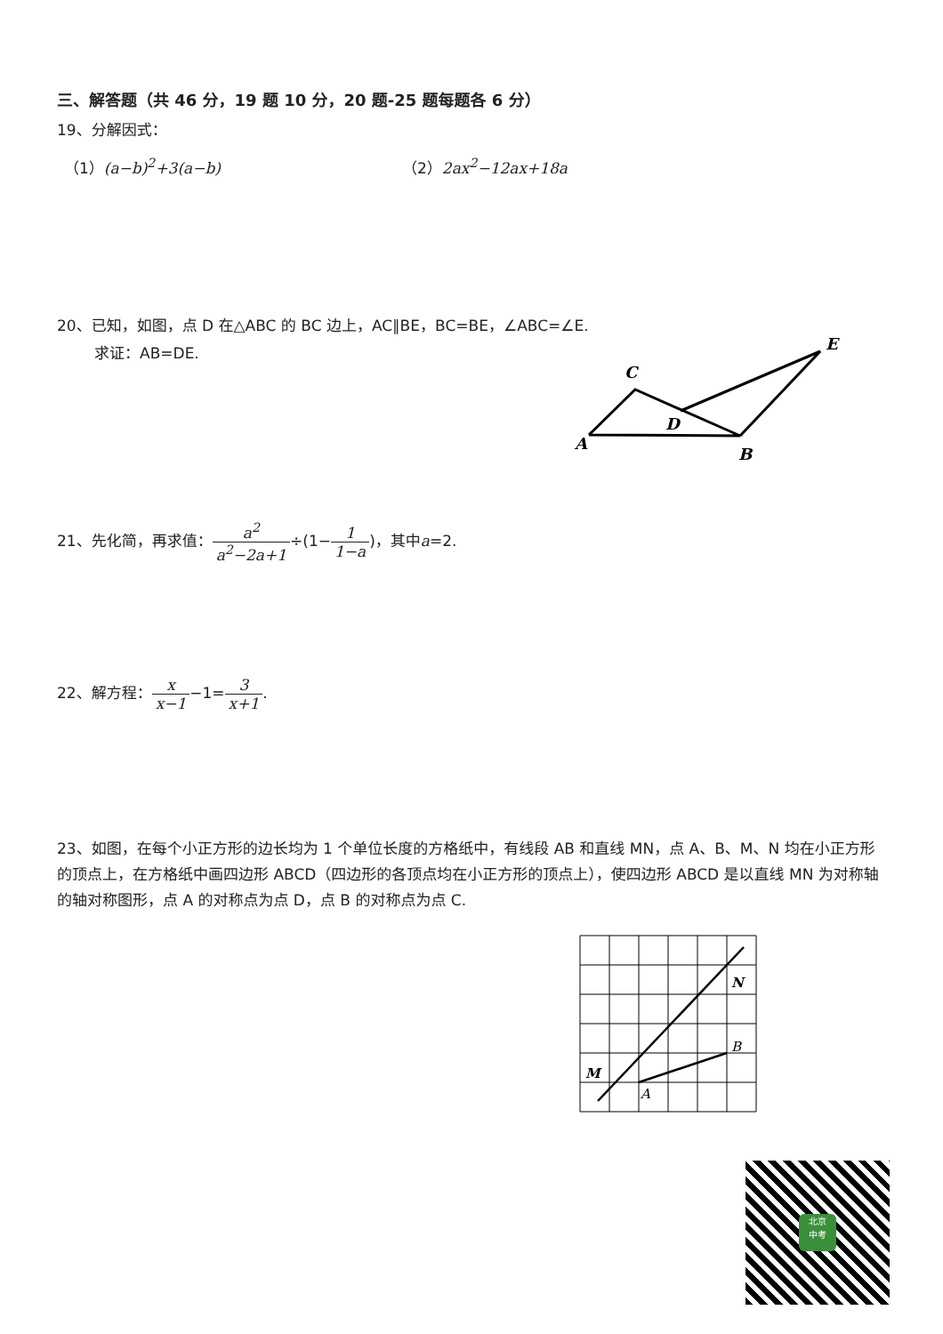三、解答题（共 46 分，19 题 10 分，20 题-25 题每题各 6 分）
19、分解因式：
（1）(a−b)<sup>2</sup>+3(a−b) （2）2ax<sup>2</sup>−12ax+18a
20、已知，如图，点 D 在△ABC 的 BC 边上，AC∥BE，BC=BE，∠ABC=∠E.
求证：AB=DE.
A
C
D
B
E
21、先化简，再求值：a<sup>2</sup> a<sup>2</sup>−2a+1÷(1−1 1−a)，其中a=2.
22、解方程：x x−1−1=3 x+1.
23、如图，在每个小正方形的边长均为 1 个单位长度的方格纸中，有线段 AB 和直线 MN，点 A、B、M、N 均在小正方形的顶点上，在方格纸中画四边形 ABCD（四边形的各顶点均在小正方形的顶点上），使四边形 ABCD 是以直线 MN 为对称轴的轴对称图形，点 A 的对称点为点 D，点 B 的对称点为点 C.
M
A
B
N
北京
中考